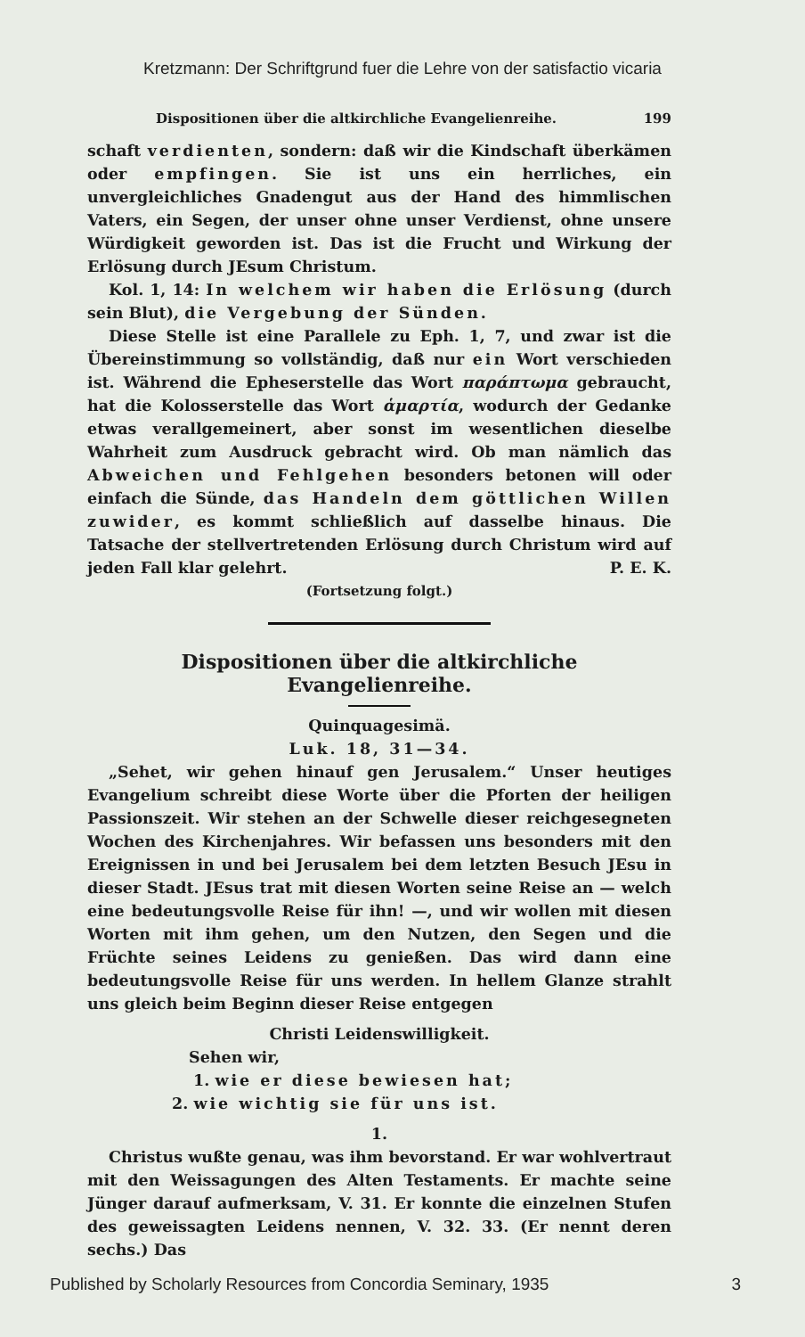Kretzmann: Der Schriftgrund fuer die Lehre von der satisfactio vicaria
Dispositionen über die altkirchliche Evangelienreihe. 199
schaft verdienten, sondern: daß wir die Kindschaft überkämen oder empfingen. Sie ist uns ein herrliches, ein unvergleichliches Gnadengut aus der Hand des himmlischen Vaters, ein Segen, der unser ohne unser Verdienst, ohne unsere Würdigkeit geworden ist. Das ist die Frucht und Wirkung der Erlösung durch JEsum Christum.
Kol. 1, 14: In welchem wir haben die Erlösung (durch sein Blut), die Vergebung der Sünden.
Diese Stelle ist eine Parallele zu Eph. 1, 7, und zwar ist die Übereinstimmung so vollständig, daß nur ein Wort verschieden ist. Während die Epheserstelle das Wort παράπτωμα gebraucht, hat die Kolosserstelle das Wort ἁμαρτία, wodurch der Gedanke etwas verallgemeinert, aber sonst im wesentlichen dieselbe Wahrheit zum Ausdruck gebracht wird. Ob man nämlich das Abweichen und Fehlgehen besonders betonen will oder einfach die Sünde, das Handeln dem göttlichen Willen zuwider, es kommt schließlich auf dasselbe hinaus. Die Tatsache der stellvertretenden Erlösung durch Christum wird auf jeden Fall klar gelehrt. P. E. K.
(Fortsetzung folgt.)
Dispositionen über die altkirchliche Evangelienreihe.
Quinquagesimä.
Luk. 18, 31—34.
„Sehet, wir gehen hinauf gen Jerusalem.“ Unser heutiges Evangelium schreibt diese Worte über die Pforten der heiligen Passionszeit. Wir stehen an der Schwelle dieser reichgesegneten Wochen des Kirchenjahres. Wir befassen uns besonders mit den Ereignissen in und bei Jerusalem bei dem letzten Besuch JEsu in dieser Stadt. JEsus trat mit diesen Worten seine Reise an — welch eine bedeutungsvolle Reise für ihn! —, und wir wollen mit diesen Worten mit ihm gehen, um den Nutzen, den Segen und die Früchte seines Leidens zu genießen. Das wird dann eine bedeutungsvolle Reise für uns werden. In hellem Glanze strahlt uns gleich beim Beginn dieser Reise entgegen
Christi Leidenswilligkeit.
Sehen wir,
1. wie er diese bewiesen hat;
2. wie wichtig sie für uns ist.
1.
Christus wußte genau, was ihm bevorstand. Er war wohlvertraut mit den Weissagungen des Alten Testaments. Er machte seine Jünger darauf aufmerksam, V. 31. Er konnte die einzelnen Stufen des geweissagten Leidens nennen, V. 32. 33. (Er nennt deren sechs.) Das
Published by Scholarly Resources from Concordia Seminary, 1935 3